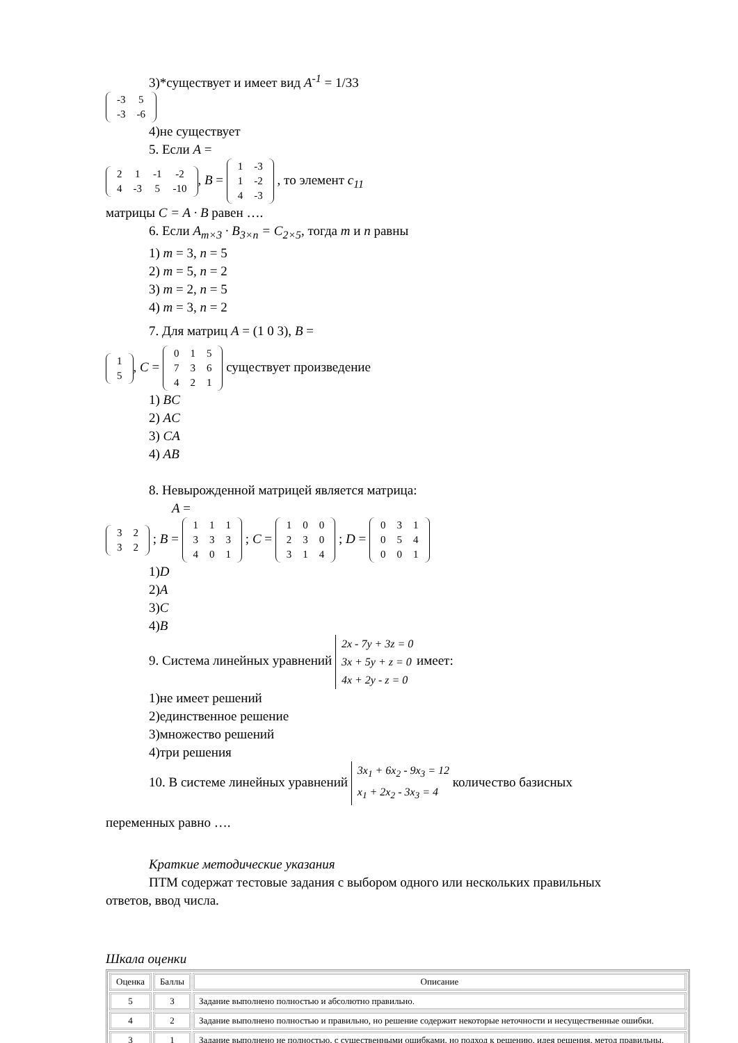3)*существует и имеет вид A<sup>-1</sup> = 1/33
| -3 | 5 |
| -3 | -6 |
4)не существует
5. Если A =
| 2 | 1 | -1 | -2 |
| 4 | -3 | 5 | -10 |
, B =
| 1 | -3 |
| 1 | -2 |
| 4 | -3 |
, то элемент c<sub>11</sub>
матрицы C = A · B равен ….
6. Если A<sub>m×3</sub> · B<sub>3×n</sub> = C<sub>2×5</sub>, тогда m и n равны
1) m = 3, n = 5
2) m = 5, n = 2
3) m = 2, n = 5
4) m = 3, n = 2
7. Для матриц A = (1 0 3), B =
| 1 |
| 5 |
, C =
| 0 | 1 | 5 |
| 7 | 3 | 6 |
| 4 | 2 | 1 |
существует произведение
1) BC
2) AC
3) CA
4) AB
8. Невырожденной матрицей является матрица:
A =
| 3 | 2 |
| 3 | 2 |
; B =
| 1 | 1 | 1 |
| 3 | 3 | 3 |
| 4 | 0 | 1 |
; C =
| 1 | 0 | 0 |
| 2 | 3 | 0 |
| 3 | 1 | 4 |
; D =
| 0 | 3 | 1 |
| 0 | 5 | 4 |
| 0 | 0 | 1 |
1)D
2)A
3)C
4)B
9. Система линейных уравнений 2x - 7y + 3z = 0
3x + 5y + z = 0
4x + 2y - z = 0 имеет:
1)не имеет решений
2)единственное решение
3)множество решений
4)три решения
10. В системе линейных уравнений 3x<sub>1</sub> + 6x<sub>2</sub> - 9x<sub>3</sub> = 12
x<sub>1</sub> + 2x<sub>2</sub> - 3x<sub>3</sub> = 4 количество базисных
переменных равно ….
Краткие методические указания
ПТМ содержат тестовые задания с выбором одного или нескольких правильных
ответов, ввод числа.
Шкала оценки
| Оценка | Баллы | Описание |
| --- | --- | --- |
| 5 | 3 | Задание выполнено полностью и абсолютно правильно. |
| 4 | 2 | Задание выполнено полностью и правильно, но решение содержит некоторые неточности и несущественные ошибки. |
| 3 | 1 | Задание выполнено не полностью, с существенными ошибками, но подход к решению, идея решения, метод правильны. |